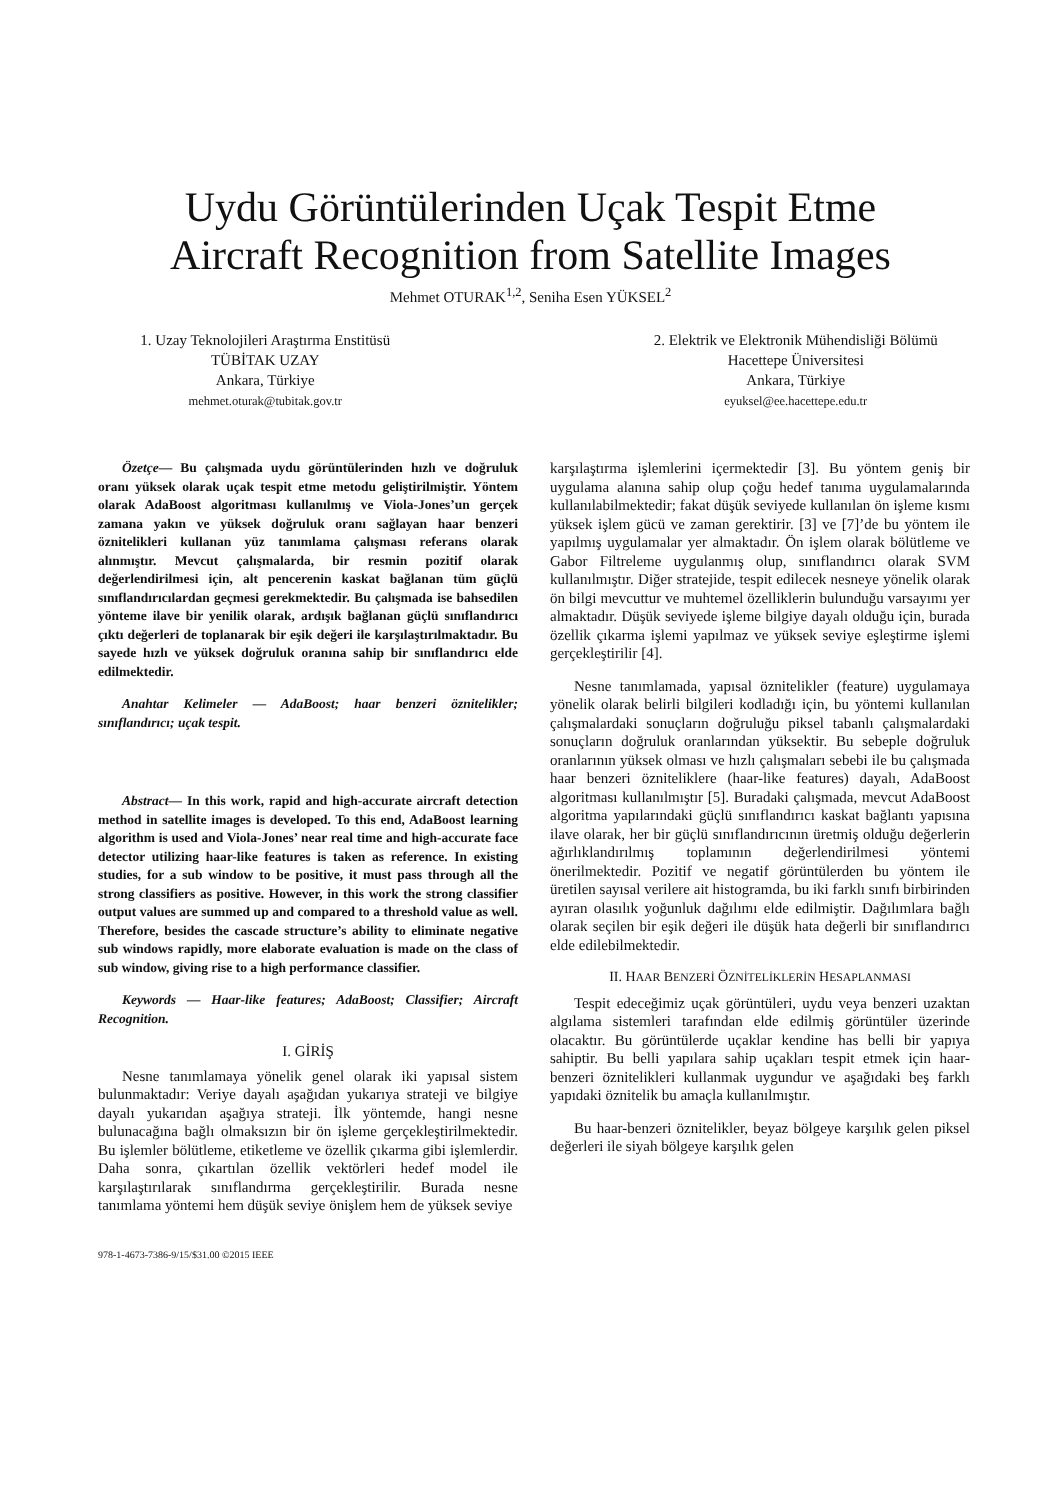Uydu Görüntülerinden Uçak Tespit Etme
Aircraft Recognition from Satellite Images
Mehmet OTURAK<sup>1,2</sup>, Seniha Esen YÜKSEL<sup>2</sup>
1. Uzay Teknolojileri Araştırma Enstitüsü
TÜBİTAK UZAY
Ankara, Türkiye
mehmet.oturak@tubitak.gov.tr
2. Elektrik ve Elektronik Mühendisliği Bölümü
Hacettepe Üniversitesi
Ankara, Türkiye
eyuksel@ee.hacettepe.edu.tr
Özetçe— Bu çalışmada uydu görüntülerinden hızlı ve doğruluk oranı yüksek olarak uçak tespit etme metodu geliştirilmiştir. Yöntem olarak AdaBoost algoritması kullanılmış ve Viola-Jones’un gerçek zamana yakın ve yüksek doğruluk oranı sağlayan haar benzeri öznitelikleri kullanan yüz tanımlama çalışması referans olarak alınmıştır. Mevcut çalışmalarda, bir resmin pozitif olarak değerlendirilmesi için, alt pencerenin kaskat bağlanan tüm güçlü sınıflandırıcılardan geçmesi gerekmektedir. Bu çalışmada ise bahsedilen yönteme ilave bir yenilik olarak, ardışık bağlanan güçlü sınıflandırıcı çıktı değerleri de toplanarak bir eşik değeri ile karşılaştırılmaktadır. Bu sayede hızlı ve yüksek doğruluk oranına sahip bir sınıflandırıcı elde edilmektedir.
Anahtar Kelimeler — AdaBoost; haar benzeri öznitelikler; sınıflandırıcı; uçak tespit.
Abstract— In this work, rapid and high-accurate aircraft detection method in satellite images is developed. To this end, AdaBoost learning algorithm is used and Viola-Jones’ near real time and high-accurate face detector utilizing haar-like features is taken as reference. In existing studies, for a sub window to be positive, it must pass through all the strong classifiers as positive. However, in this work the strong classifier output values are summed up and compared to a threshold value as well. Therefore, besides the cascade structure’s ability to eliminate negative sub windows rapidly, more elaborate evaluation is made on the class of sub window, giving rise to a high performance classifier.
Keywords — Haar-like features; AdaBoost; Classifier; Aircraft Recognition.
I. GİRİŞ
Nesne tanımlamaya yönelik genel olarak iki yapısal sistem bulunmaktadır: Veriye dayalı aşağıdan yukarıya strateji ve bilgiye dayalı yukarıdan aşağıya strateji. İlk yöntemde, hangi nesne bulunacağına bağlı olmaksızın bir ön işleme gerçekleştirilmektedir. Bu işlemler bölütleme, etiketleme ve özellik çıkarma gibi işlemlerdir. Daha sonra, çıkartılan özellik vektörleri hedef model ile karşılaştırılarak sınıflandırma gerçekleştirilir. Burada nesne tanımlama yöntemi hem düşük seviye önişlem hem de yüksek seviye
karşılaştırma işlemlerini içermektedir [3]. Bu yöntem geniş bir uygulama alanına sahip olup çoğu hedef tanıma uygulamalarında kullanılabilmektedir; fakat düşük seviyede kullanılan ön işleme kısmı yüksek işlem gücü ve zaman gerektirir. [3] ve [7]’de bu yöntem ile yapılmış uygulamalar yer almaktadır. Ön işlem olarak bölütleme ve Gabor Filtreleme uygulanmış olup, sınıflandırıcı olarak SVM kullanılmıştır. Diğer stratejide, tespit edilecek nesneye yönelik olarak ön bilgi mevcuttur ve muhtemel özelliklerin bulunduğu varsayımı yer almaktadır. Düşük seviyede işleme bilgiye dayalı olduğu için, burada özellik çıkarma işlemi yapılmaz ve yüksek seviye eşleştirme işlemi gerçekleştirilir [4].
Nesne tanımlamada, yapısal öznitelikler (feature) uygulamaya yönelik olarak belirli bilgileri kodladığı için, bu yöntemi kullanılan çalışmalardaki sonuçların doğruluğu piksel tabanlı çalışmalardaki sonuçların doğruluk oranlarından yüksektir. Bu sebeple doğruluk oranlarının yüksek olması ve hızlı çalışmaları sebebi ile bu çalışmada haar benzeri özniteliklere (haar-like features) dayalı, AdaBoost algoritması kullanılmıştır [5]. Buradaki çalışmada, mevcut AdaBoost algoritma yapılarındaki güçlü sınıflandırıcı kaskat bağlantı yapısına ilave olarak, her bir güçlü sınıflandırıcının üretmiş olduğu değerlerin ağırlıklandırılmış toplamının değerlendirilmesi yöntemi önerilmektedir. Pozitif ve negatif görüntülerden bu yöntem ile üretilen sayısal verilere ait histogramda, bu iki farklı sınıfı birbirinden ayıran olasılık yoğunluk dağılımı elde edilmiştir. Dağılımlara bağlı olarak seçilen bir eşik değeri ile düşük hata değerli bir sınıflandırıcı elde edilebilmektedir.
II. HAAR BENZERİ ÖZNİTELİKLERİN HESAPLANMASI
Tespit edeceğimiz uçak görüntüleri, uydu veya benzeri uzaktan algılama sistemleri tarafından elde edilmiş görüntüler üzerinde olacaktır. Bu görüntülerde uçaklar kendine has belli bir yapıya sahiptir. Bu belli yapılara sahip uçakları tespit etmek için haar-benzeri öznitelikleri kullanmak uygundur ve aşağıdaki beş farklı yapıdaki öznitelik bu amaçla kullanılmıştır.
Bu haar-benzeri öznitelikler, beyaz bölgeye karşılık gelen piksel değerleri ile siyah bölgeye karşılık gelen
978-1-4673-7386-9/15/$31.00 ©2015 IEEE